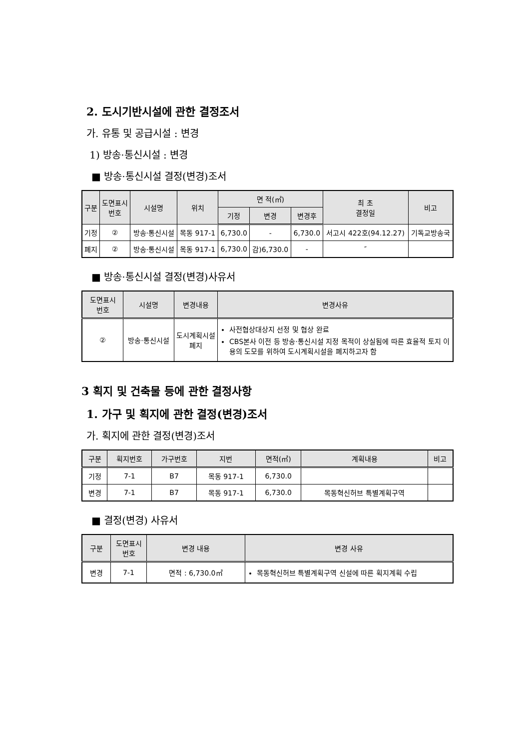2. 도시기반시설에 관한 결정조서
가. 유통 및 공급시설 : 변경
1) 방송·통신시설 : 변경
■ 방송·통신시설 결정(변경)조서
| 구분 | 도면표시 번호 | 시설명 | 위치 | 면 적(㎡) | | | 최 초 결정일 | 비고 |
| --- | --- | --- | --- | --- | --- | --- | --- | --- |
| | | | | 기정 | 변경 | 변경후 | | |
| 기정 | ② | 방송·통신시설 | 목동 917-1 | 6,730.0 | - | 6,730.0 | 서고시 422호(94.12.27) | 기독교방송국 |
| 폐지 | ② | 방송·통신시설 | 목동 917-1 | 6,730.0 | 감)6,730.0 | - | ″ | |
■ 방송·통신시설 결정(변경)사유서
| 도면표시 번호 | 시설명 | 변경내용 | 변경사유 |
| --- | --- | --- | --- |
| ② | 방송·통신시설 | 도시계획시설 폐지 | 사전협상대상지 선정 및 협상 완료 CBS본사 이전 등 방송·통신시설 지정 목적이 상실됨에 따른 효율적 토지 이용의 도모를 위하여 도시계획시설을 폐지하고자 함 |
3 획지 및 건축물 등에 관한 결정사항
1. 가구 및 획지에 관한 결정(변경)조서
가. 획지에 관한 결정(변경)조서
| 구분 | 획지번호 | 가구번호 | 지번 | 면적(㎡) | 계획내용 | 비고 |
| --- | --- | --- | --- | --- | --- | --- |
| 기정 | 7-1 | B7 | 목동 917-1 | 6,730.0 | | |
| 변경 | 7-1 | B7 | 목동 917-1 | 6,730.0 | 목동혁신허브 특별계획구역 | |
■ 결정(변경) 사유서
| 구분 | 도면표시 번호 | 변경 내용 | 변경 사유 |
| --- | --- | --- | --- |
| 변경 | 7-1 | 면적 : 6,730.0㎡ | 목동혁신허브 특별계획구역 신설에 따른 획지계획 수립 |